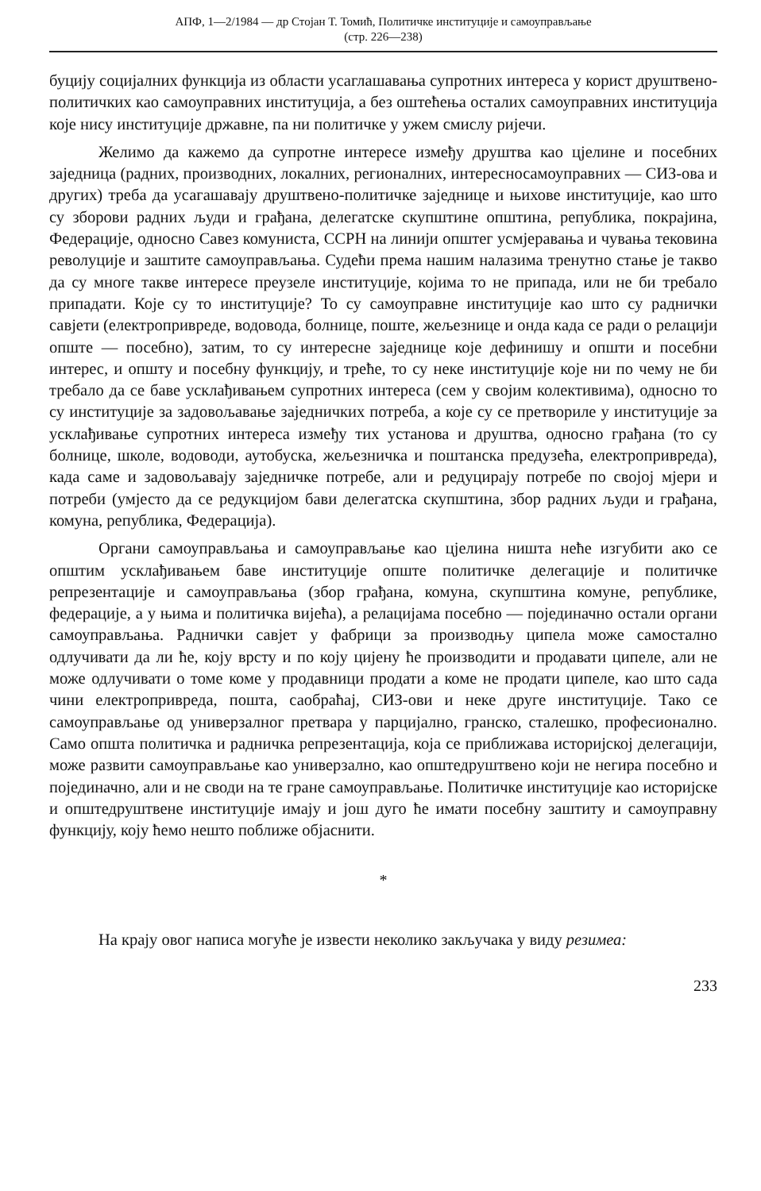АПФ, 1—2/1984 — др Стојан Т. Томић, Политичке институције и самоуправљање
(стр. 226—238)
буцију социјалних функција из области усаглашавања супротних интереса у корист друштвено-политичких као самоуправних институција, а без оштећења осталих самоуправних институција које нису институције државне, па ни политичке у ужем смислу ријечи.
Желимо да кажемо да супротне интересе између друштва као цјелине и посебних заједница (радних, производних, локалних, регионалних, интересносамоуправних — СИЗ-ова и других) треба да усагашавају друштвено-политичке заједнице и њихове институције, као што су зборови радних људи и грађана, делегатске скупштине општина, република, покрајина, Федерације, односно Савез комуниста, ССРН на линији општег усмјеравања и чувања тековина револуције и заштите самоуправљања. Судећи према нашим налазима тренутно стање је такво да су многе такве интересе преузеле институције, којима то не припада, или не би требало припадати. Које су то институције? То су самоуправне институције као што су раднички савјети (електропривреде, водовода, болнице, поште, жељезнице и онда када се ради о релацији опште — посебно), затим, то су интересне заједнице које дефинишу и општи и посебни интерес, и општу и посебну функцију, и треће, то су неке институције које ни по чему не би требало да се баве усклађивањем супротних интереса (сем у својим колективима), односно то су институције за задовољавање заједничких потреба, а које су се претвориле у институције за усклађивање супротних интереса између тих установа и друштва, односно грађана (то су болнице, школе, водоводи, аутобуска, жељезничка и поштанска предузећа, електропривреда), када саме и задовољавају заједничке потребе, али и редуцирају потребе по својој мјери и потреби (умјесто да се редукцијом бави делегатска скупштина, збор радних људи и грађана, комуна, република, Федерација).
Органи самоуправљања и самоуправљање као цјелина ништа неће изгубити ако се општим усклађивањем баве институције опште политичке делегације и политичке репрезентације и самоуправљања (збор грађана, комуна, скупштина комуне, републике, федерације, а у њима и политичка вијећа), а релацијама посебно — појединачно остали органи самоуправљања. Раднички савјет у фабрици за производњу ципела може самостално одлучивати да ли ће, коју врсту и по коју цијену ће производити и продавати ципеле, али не може одлучивати о томе коме у продавници продати а коме не продати ципеле, као што сада чини електропривреда, пошта, саобраћај, СИЗ-ови и неке друге институције. Тако се самоуправљање од универзалног претвара у парцијално, гранско, сталешко, професионално. Само општа политичка и радничка репрезентација, која се приближава историјској делегацији, може развити самоуправљање као универзално, као општедруштвено који не негира посебно и појединачно, али и не своди на те гране самоуправљање. Политичке институције као историјске и општедруштвене институције имају и још дуго ће имати посебну заштиту и самоуправну функцију, коју ћемо нешто поближе објаснити.
*
На крају овог написа могуће је извести неколико закључака у виду резимеа:
233